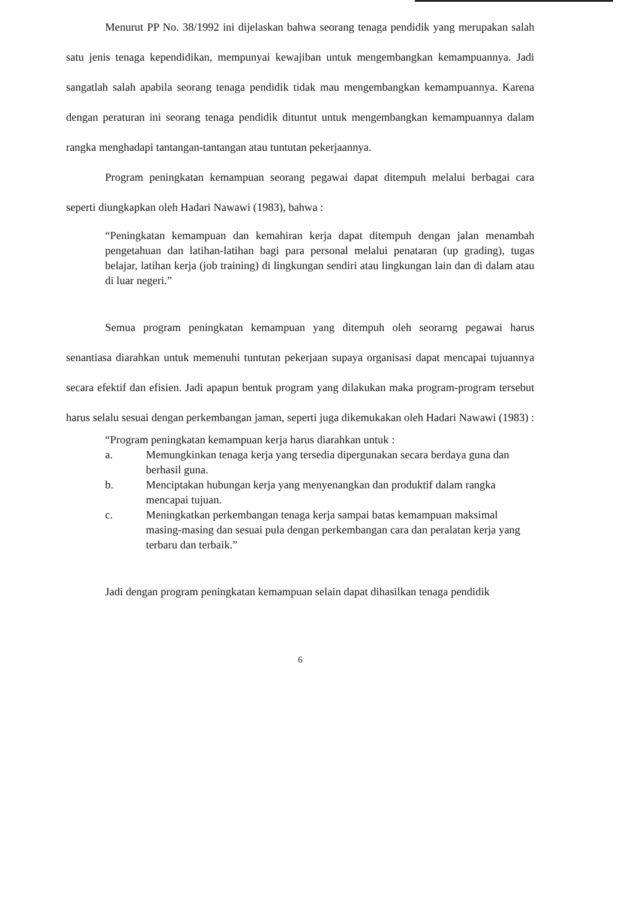Menurut PP No. 38/1992 ini dijelaskan bahwa seorang tenaga pendidik yang merupakan salah satu jenis tenaga kependidikan, mempunyai kewajiban untuk mengembangkan kemampuannya. Jadi sangatlah salah apabila seorang tenaga pendidik tidak mau mengembangkan kemampuannya. Karena dengan peraturan ini seorang tenaga pendidik dituntut untuk mengembangkan kemampuannya dalam rangka menghadapi tantangan-tantangan atau tuntutan pekerjaannya.
Program peningkatan kemampuan seorang pegawai dapat ditempuh melalui berbagai cara seperti diungkapkan oleh Hadari Nawawi (1983), bahwa :
“Peningkatan kemampuan dan kemahiran kerja dapat ditempuh dengan jalan menambah pengetahuan dan latihan-latihan bagi para personal melalui penataran (up grading), tugas belajar, latihan kerja (job training) di lingkungan sendiri atau lingkungan lain dan di dalam atau di luar negeri.”
Semua program peningkatan kemampuan yang ditempuh oleh seorarng pegawai harus senantiasa diarahkan untuk memenuhi tuntutan pekerjaan supaya organisasi dapat mencapai tujuannya secara efektif dan efisien. Jadi apapun bentuk program yang dilakukan maka program-program tersebut harus selalu sesuai dengan perkembangan jaman, seperti juga dikemukakan oleh Hadari Nawawi (1983) :
“Program peningkatan kemampuan kerja harus diarahkan untuk :
a. Memungkinkan tenaga kerja yang tersedia dipergunakan secara berdaya guna dan berhasil guna.
b. Menciptakan hubungan kerja yang menyenangkan dan produktif dalam rangka mencapai tujuan.
c. Meningkatkan perkembangan tenaga kerja sampai batas kemampuan maksimal masing-masing dan sesuai pula dengan perkembangan cara dan peralatan kerja yang terbaru dan terbaik.”
Jadi dengan program peningkatan kemampuan selain dapat dihasilkan tenaga pendidik
6